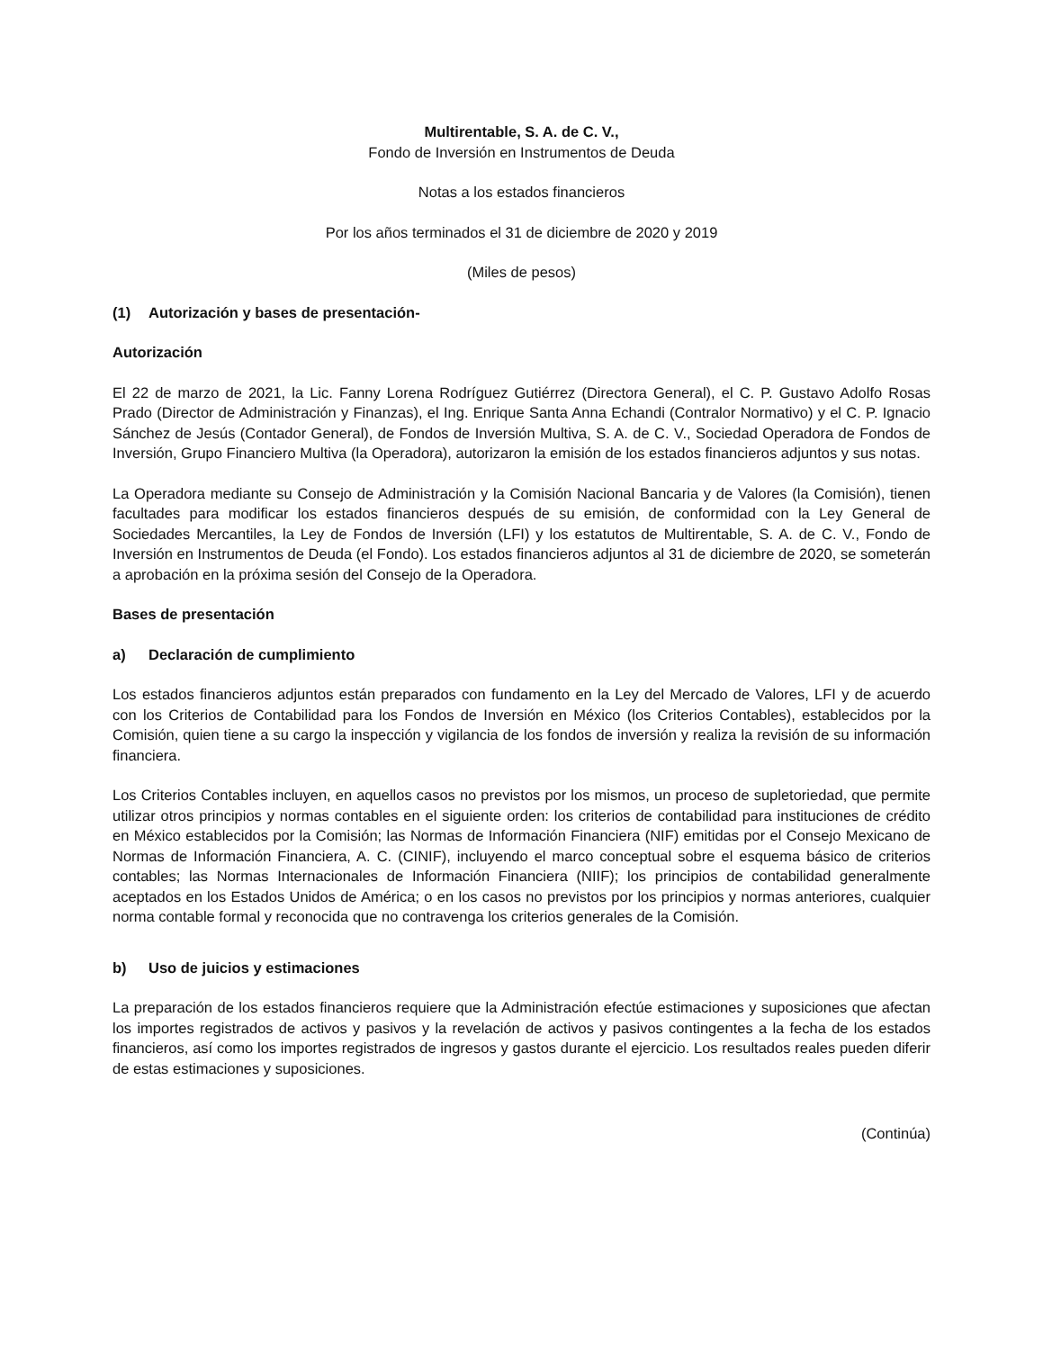Multirentable, S. A. de C. V.,
Fondo de Inversión en Instrumentos de Deuda
Notas a los estados financieros
Por los años terminados el 31 de diciembre de 2020 y 2019
(Miles de pesos)
(1) Autorización y bases de presentación-
Autorización
El 22 de marzo de 2021, la Lic. Fanny Lorena Rodríguez Gutiérrez (Directora General), el C. P. Gustavo Adolfo Rosas Prado (Director de Administración y Finanzas), el Ing. Enrique Santa Anna Echandi (Contralor Normativo) y el C. P. Ignacio Sánchez de Jesús (Contador General), de Fondos de Inversión Multiva, S. A. de C. V., Sociedad Operadora de Fondos de Inversión, Grupo Financiero Multiva (la Operadora), autorizaron la emisión de los estados financieros adjuntos y sus notas.
La Operadora mediante su Consejo de Administración y la Comisión Nacional Bancaria y de Valores (la Comisión), tienen facultades para modificar los estados financieros después de su emisión, de conformidad con la Ley General de Sociedades Mercantiles, la Ley de Fondos de Inversión (LFI) y los estatutos de Multirentable, S. A. de C. V., Fondo de Inversión en Instrumentos de Deuda (el Fondo). Los estados financieros adjuntos al 31 de diciembre de 2020, se someterán a aprobación en la próxima sesión del Consejo de la Operadora.
Bases de presentación
a) Declaración de cumplimiento
Los estados financieros adjuntos están preparados con fundamento en la Ley del Mercado de Valores, LFI y de acuerdo con los Criterios de Contabilidad para los Fondos de Inversión en México (los Criterios Contables), establecidos por la Comisión, quien tiene a su cargo la inspección y vigilancia de los fondos de inversión y realiza la revisión de su información financiera.
Los Criterios Contables incluyen, en aquellos casos no previstos por los mismos, un proceso de supletoriedad, que permite utilizar otros principios y normas contables en el siguiente orden: los criterios de contabilidad para instituciones de crédito en México establecidos por la Comisión; las Normas de Información Financiera (NIF) emitidas por el Consejo Mexicano de Normas de Información Financiera, A. C. (CINIF), incluyendo el marco conceptual sobre el esquema básico de criterios contables; las Normas Internacionales de Información Financiera (NIIF); los principios de contabilidad generalmente aceptados en los Estados Unidos de América; o en los casos no previstos por los principios y normas anteriores, cualquier norma contable formal y reconocida que no contravenga los criterios generales de la Comisión.
b) Uso de juicios y estimaciones
La preparación de los estados financieros requiere que la Administración efectúe estimaciones y suposiciones que afectan los importes registrados de activos y pasivos y la revelación de activos y pasivos contingentes a la fecha de los estados financieros, así como los importes registrados de ingresos y gastos durante el ejercicio. Los resultados reales pueden diferir de estas estimaciones y suposiciones.
(Continúa)